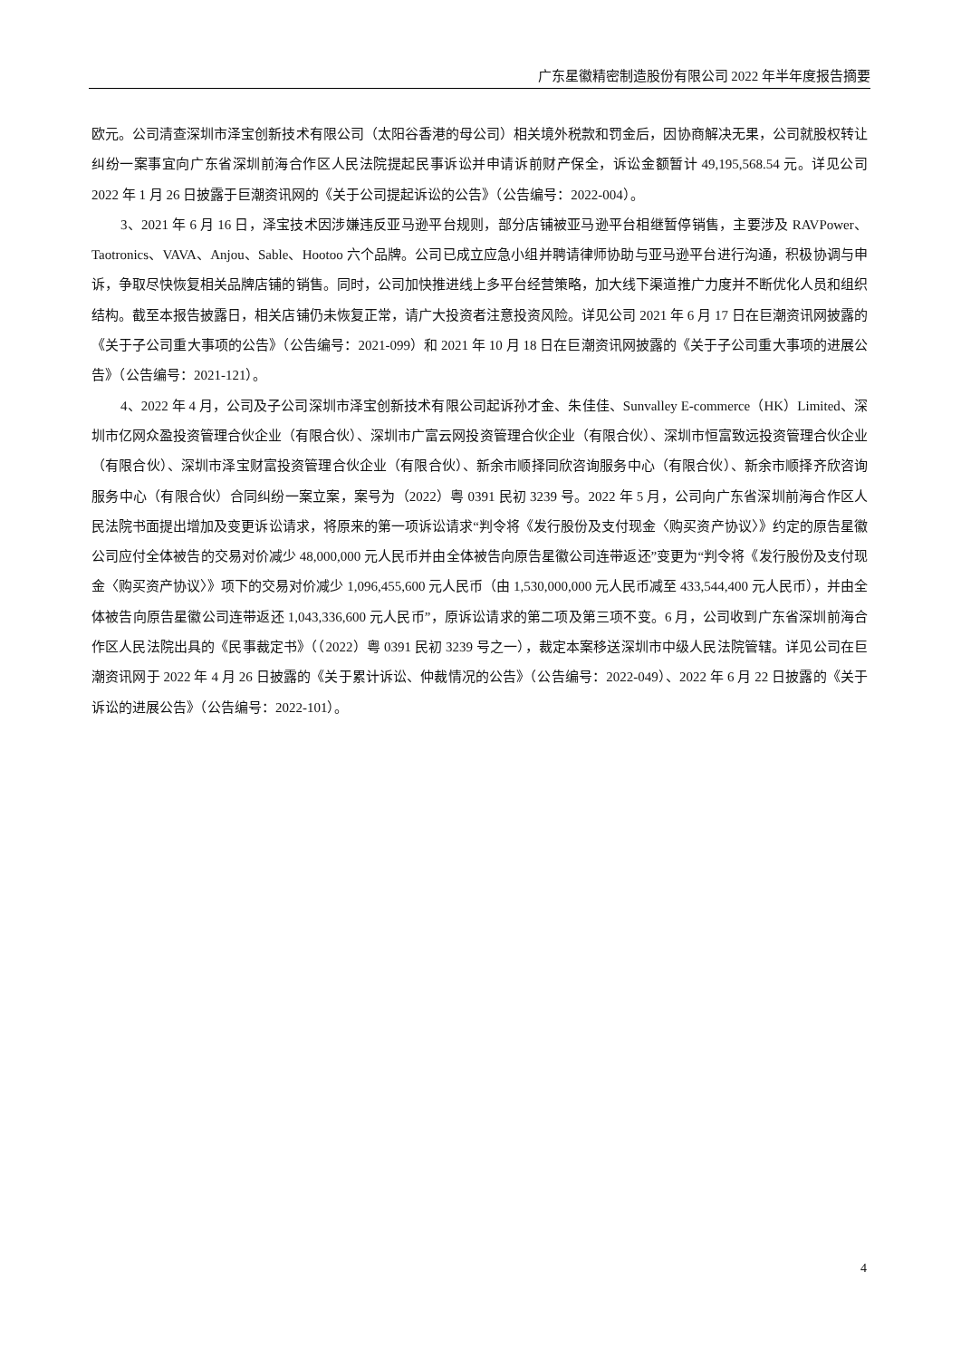广东星徽精密制造股份有限公司 2022 年半年度报告摘要
欧元。公司清查深圳市泽宝创新技术有限公司（太阳谷香港的母公司）相关境外税款和罚金后，因协商解决无果，公司就股权转让纠纷一案事宜向广东省深圳前海合作区人民法院提起民事诉讼并申请诉前财产保全，诉讼金额暂计 49,195,568.54 元。详见公司 2022 年 1 月 26 日披露于巨潮资讯网的《关于公司提起诉讼的公告》（公告编号：2022-004）。
3、2021 年 6 月 16 日，泽宝技术因涉嫌违反亚马逊平台规则，部分店铺被亚马逊平台相继暂停销售，主要涉及 RAVPower、Taotronics、VAVA、Anjou、Sable、Hootoo 六个品牌。公司已成立应急小组并聘请律师协助与亚马逊平台进行沟通，积极协调与申诉，争取尽快恢复相关品牌店铺的销售。同时，公司加快推进线上多平台经营策略，加大线下渠道推广力度并不断优化人员和组织结构。截至本报告披露日，相关店铺仍未恢复正常，请广大投资者注意投资风险。详见公司 2021 年 6 月 17 日在巨潮资讯网披露的《关于子公司重大事项的公告》（公告编号：2021-099）和 2021 年 10 月 18 日在巨潮资讯网披露的《关于子公司重大事项的进展公告》（公告编号：2021-121）。
4、2022 年 4 月，公司及子公司深圳市泽宝创新技术有限公司起诉孙才金、朱佳佳、Sunvalley E-commerce（HK）Limited、深圳市亿网众盈投资管理合伙企业（有限合伙）、深圳市广富云网投资管理合伙企业（有限合伙）、深圳市恒富致远投资管理合伙企业（有限合伙）、深圳市泽宝财富投资管理合伙企业（有限合伙）、新余市顺择同欣咨询服务中心（有限合伙）、新余市顺择齐欣咨询服务中心（有限合伙）合同纠纷一案立案，案号为（2022）粤 0391 民初 3239 号。2022 年 5 月，公司向广东省深圳前海合作区人民法院书面提出增加及变更诉讼请求，将原来的第一项诉讼请求“判令将《发行股份及支付现金〈购买资产协议〉》约定的原告星徽公司应付全体被告的交易对价减少 48,000,000 元人民币并由全体被告向原告星徽公司连带返还”变更为“判令将《发行股份及支付现金〈购买资产协议〉》项下的交易对价减少 1,096,455,600 元人民币（由 1,530,000,000 元人民币减至 433,544,400 元人民币），并由全体被告向原告星徽公司连带返还 1,043,336,600 元人民币”，原诉讼请求的第二项及第三项不变。6 月，公司收到广东省深圳前海合作区人民法院出具的《民事裁定书》（（2022）粤 0391 民初 3239 号之一），裁定本案移送深圳市中级人民法院管辖。详见公司在巨潮资讯网于 2022 年 4 月 26 日披露的《关于累计诉讼、仲裁情况的公告》（公告编号：2022-049）、2022 年 6 月 22 日披露的《关于诉讼的进展公告》（公告编号：2022-101）。
4